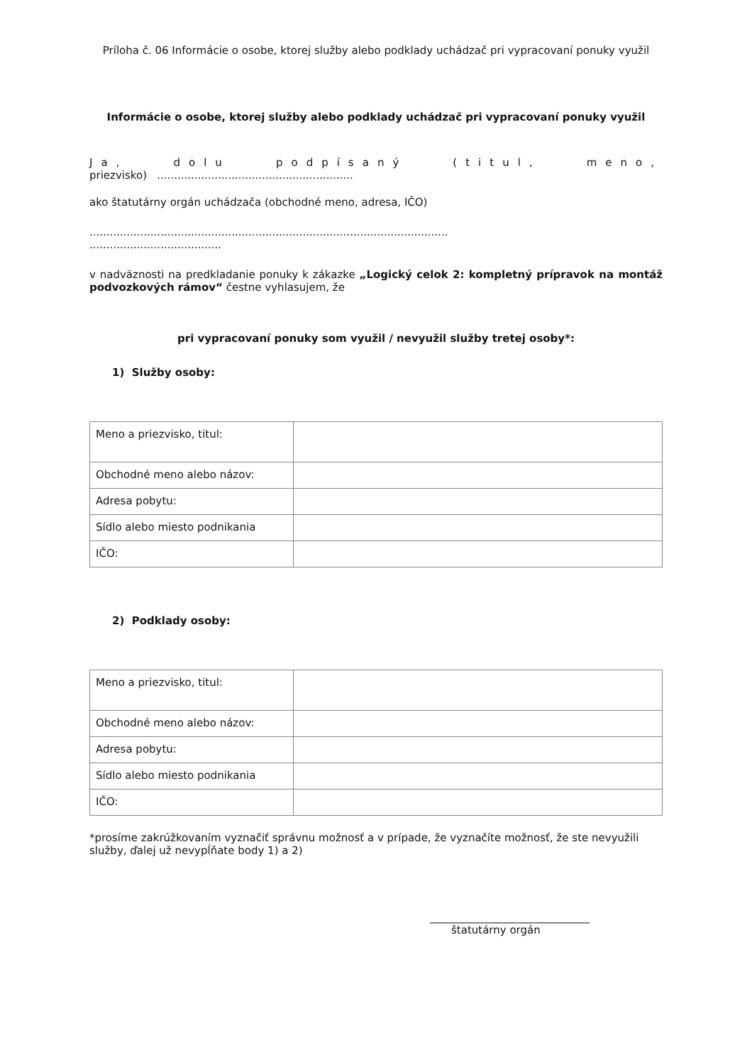Príloha č. 06 Informácie o osobe, ktorej služby alebo podklady uchádzač pri vypracovaní ponuky využil
Informácie o osobe, ktorej služby alebo podklady uchádzač pri vypracovaní ponuky využil
Ja, dolu podpísaný (titul, meno,
priezvisko) ..........................................................
ako štatutárny orgán uchádzača (obchodné meno, adresa, IČO)
..........................................................................................................
.......................................
v nadväznosti na predkladanie ponuky k zákazke „Logický celok 2: kompletný prípravok na montáž podvozkových rámov“ čestne vyhlasujem, že
pri vypracovaní ponuky som využil / nevyužil služby tretej osoby*:
1) Služby osoby:
| Meno a priezvisko, titul: | |
| Obchodné meno alebo názov: | |
| Adresa pobytu: | |
| Sídlo alebo miesto podnikania | |
| IČO: | |
2) Podklady osoby:
| Meno a priezvisko, titul: | |
| Obchodné meno alebo názov: | |
| Adresa pobytu: | |
| Sídlo alebo miesto podnikania | |
| IČO: | |
*prosíme zakrúžkovaním vyznačiť správnu možnosť a v prípade, že vyznačíte možnosť, že ste nevyužili služby, ďalej už nevypĺňate body 1) a 2)
______________________________
štatutárny orgán